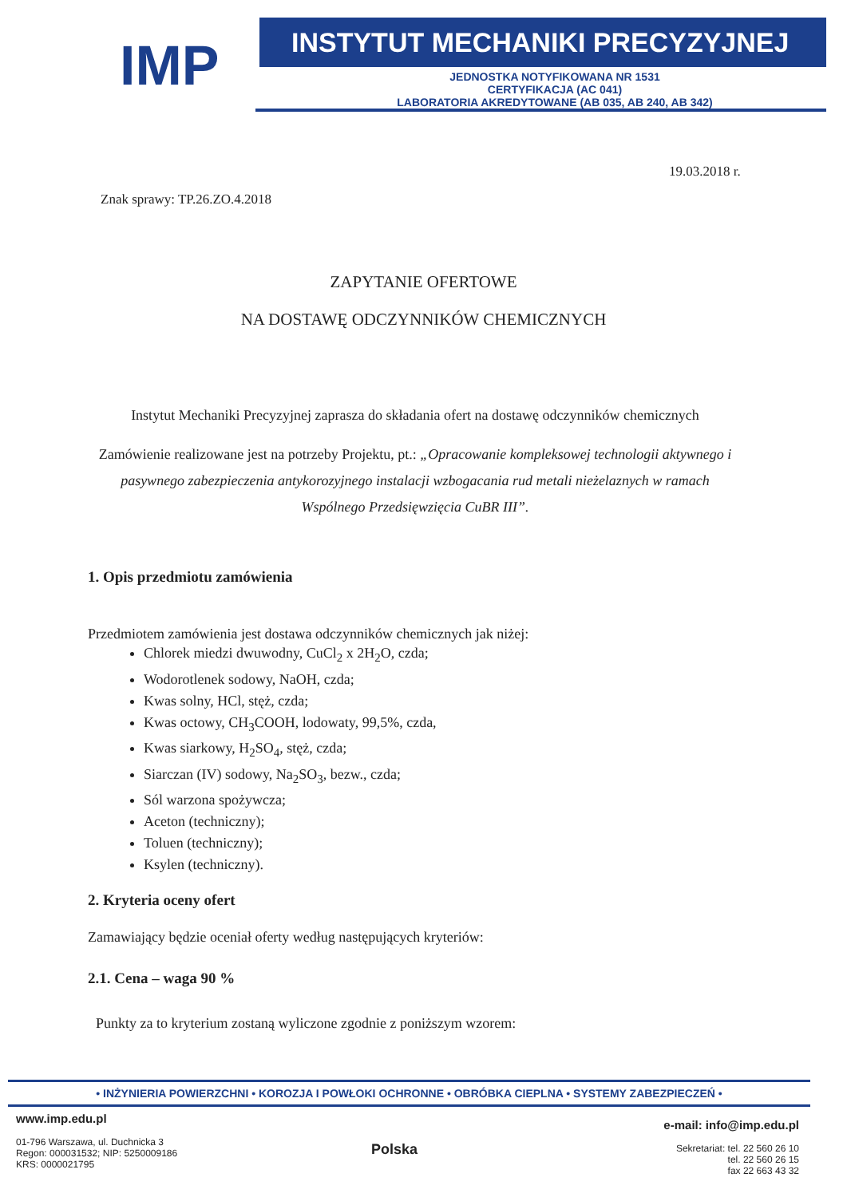IMP
INSTYTUT MECHANIKI PRECYZYJNEJ
JEDNOSTKA NOTYFIKOWANA NR 1531
CERTYFIKACJA (AC 041)
LABORATORIA AKREDYTOWANE (AB 035, AB 240, AB 342)
19.03.2018 r.
Znak sprawy: TP.26.ZO.4.2018
ZAPYTANIE OFERTOWE
NA DOSTAWĘ ODCZYNNIKÓW CHEMICZNYCH
Instytut Mechaniki Precyzyjnej zaprasza do składania ofert na dostawę odczynników chemicznych
Zamówienie realizowane jest na potrzeby Projektu, pt.: „Opracowanie kompleksowej technologii aktywnego i pasywnego zabezpieczenia antykorozyjnego instalacji wzbogacania rud metali nieżelaznych w ramach Wspólnego Przedsięwzięcia CuBR III”.
1. Opis przedmiotu zamówienia
Przedmiotem zamówienia jest dostawa odczynników chemicznych jak niżej:
Chlorek miedzi dwuwodny, CuCl<sub>2</sub> x 2H<sub>2</sub>O, czda;
Wodorotlenek sodowy, NaOH, czda;
Kwas solny, HCl, stęż, czda;
Kwas octowy, CH<sub>3</sub>COOH, lodowaty, 99,5%, czda,
Kwas siarkowy, H<sub>2</sub>SO<sub>4</sub>, stęż, czda;
Siarczan (IV) sodowy, Na<sub>2</sub>SO<sub>3</sub>, bezw., czda;
Sól warzona spożywcza;
Aceton (techniczny);
Toluen (techniczny);
Ksylen (techniczny).
2. Kryteria oceny ofert
Zamawiający będzie oceniał oferty według następujących kryteriów:
2.1. Cena – waga 90 %
Punkty za to kryterium zostaną wyliczone zgodnie z poniższym wzorem:
• INŻYNIERIA POWIERZCHNI • KOROZJA I POWŁOKI OCHRONNE • OBRÓBKA CIEPLNA • SYSTEMY ZABEZPIECZEŃ •
www.imp.edu.pl
01-796 Warszawa, ul. Duchnicka 3
Regon: 000031532; NIP: 5250009186
KRS: 0000021795
Polska
e-mail: info@imp.edu.pl
Sekretariat: tel. 22 560 26 10
tel. 22 560 26 15
fax 22 663 43 32